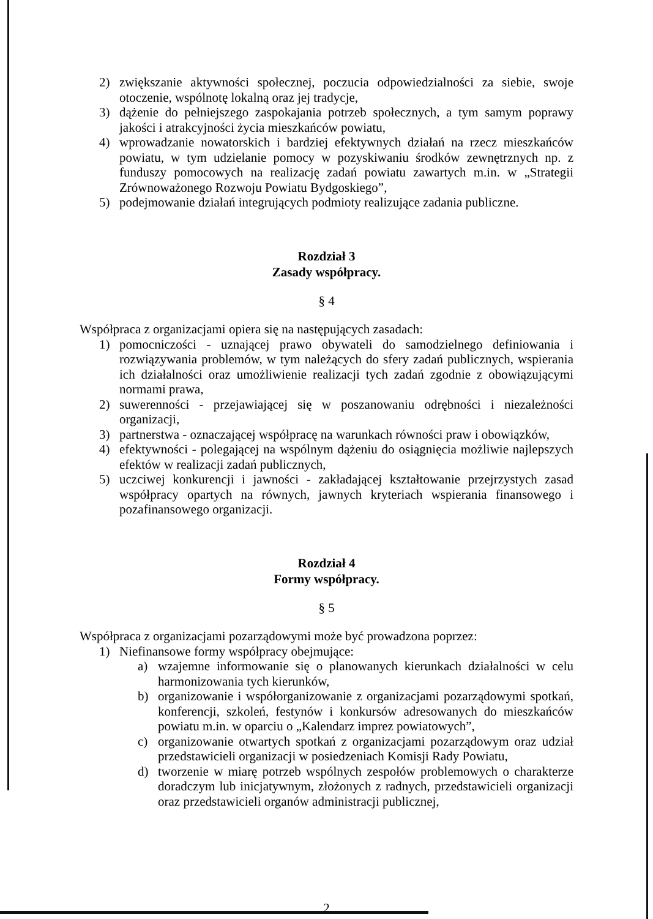2) zwiększanie aktywności społecznej, poczucia odpowiedzialności za siebie, swoje otoczenie, wspólnotę lokalną oraz jej tradycje,
3) dążenie do pełniejszego zaspokajania potrzeb społecznych, a tym samym poprawy jakości i atrakcyjności życia mieszkańców powiatu,
4) wprowadzanie nowatorskich i bardziej efektywnych działań na rzecz mieszkańców powiatu, w tym udzielanie pomocy w pozyskiwaniu środków zewnętrznych np. z funduszy pomocowych na realizację zadań powiatu zawartych m.in. w „Strategii Zrównoważonego Rozwoju Powiatu Bydgoskiego”,
5) podejmowanie działań integrujących podmioty realizujące zadania publiczne.
Rozdział 3
Zasady współpracy.
§ 4
Współpraca z organizacjami opiera się na następujących zasadach:
1) pomocniczości - uznającej prawo obywateli do samodzielnego definiowania i rozwiązywania problemów, w tym należących do sfery zadań publicznych, wspierania ich działalności oraz umożliwienie realizacji tych zadań zgodnie z obowiązującymi normami prawa,
2) suwerenności - przejawiającej się w poszanowaniu odrębności i niezależności organizacji,
3) partnerstwa - oznaczającej współpracę na warunkach równości praw i obowiązków,
4) efektywności - polegającej na wspólnym dążeniu do osiągnięcia możliwie najlepszych efektów w realizacji zadań publicznych,
5) uczciwej konkurencji i jawności - zakładającej kształtowanie przejrzystych zasad współpracy opartych na równych, jawnych kryteriach wspierania finansowego i pozafinansowego organizacji.
Rozdział 4
Formy współpracy.
§ 5
Współpraca z organizacjami pozarządowymi może być prowadzona poprzez:
1) Niefinansowe formy współpracy obejmujące:
a) wzajemne informowanie się o planowanych kierunkach działalności w celu harmonizowania tych kierunków,
b) organizowanie i współorganizowanie z organizacjami pozarządowymi spotkań, konferencji, szkoleń, festynów i konkursów adresowanych do mieszkańców powiatu m.in. w oparciu o „Kalendarz imprez powiatowych”,
c) organizowanie otwartych spotkań z organizacjami pozarządowym oraz udział przedstawicieli organizacji w posiedzeniach Komisji Rady Powiatu,
d) tworzenie w miarę potrzeb wspólnych zespołów problemowych o charakterze doradczym lub inicjatywnym, złożonych z radnych, przedstawicieli organizacji oraz przedstawicieli organów administracji publicznej,
2